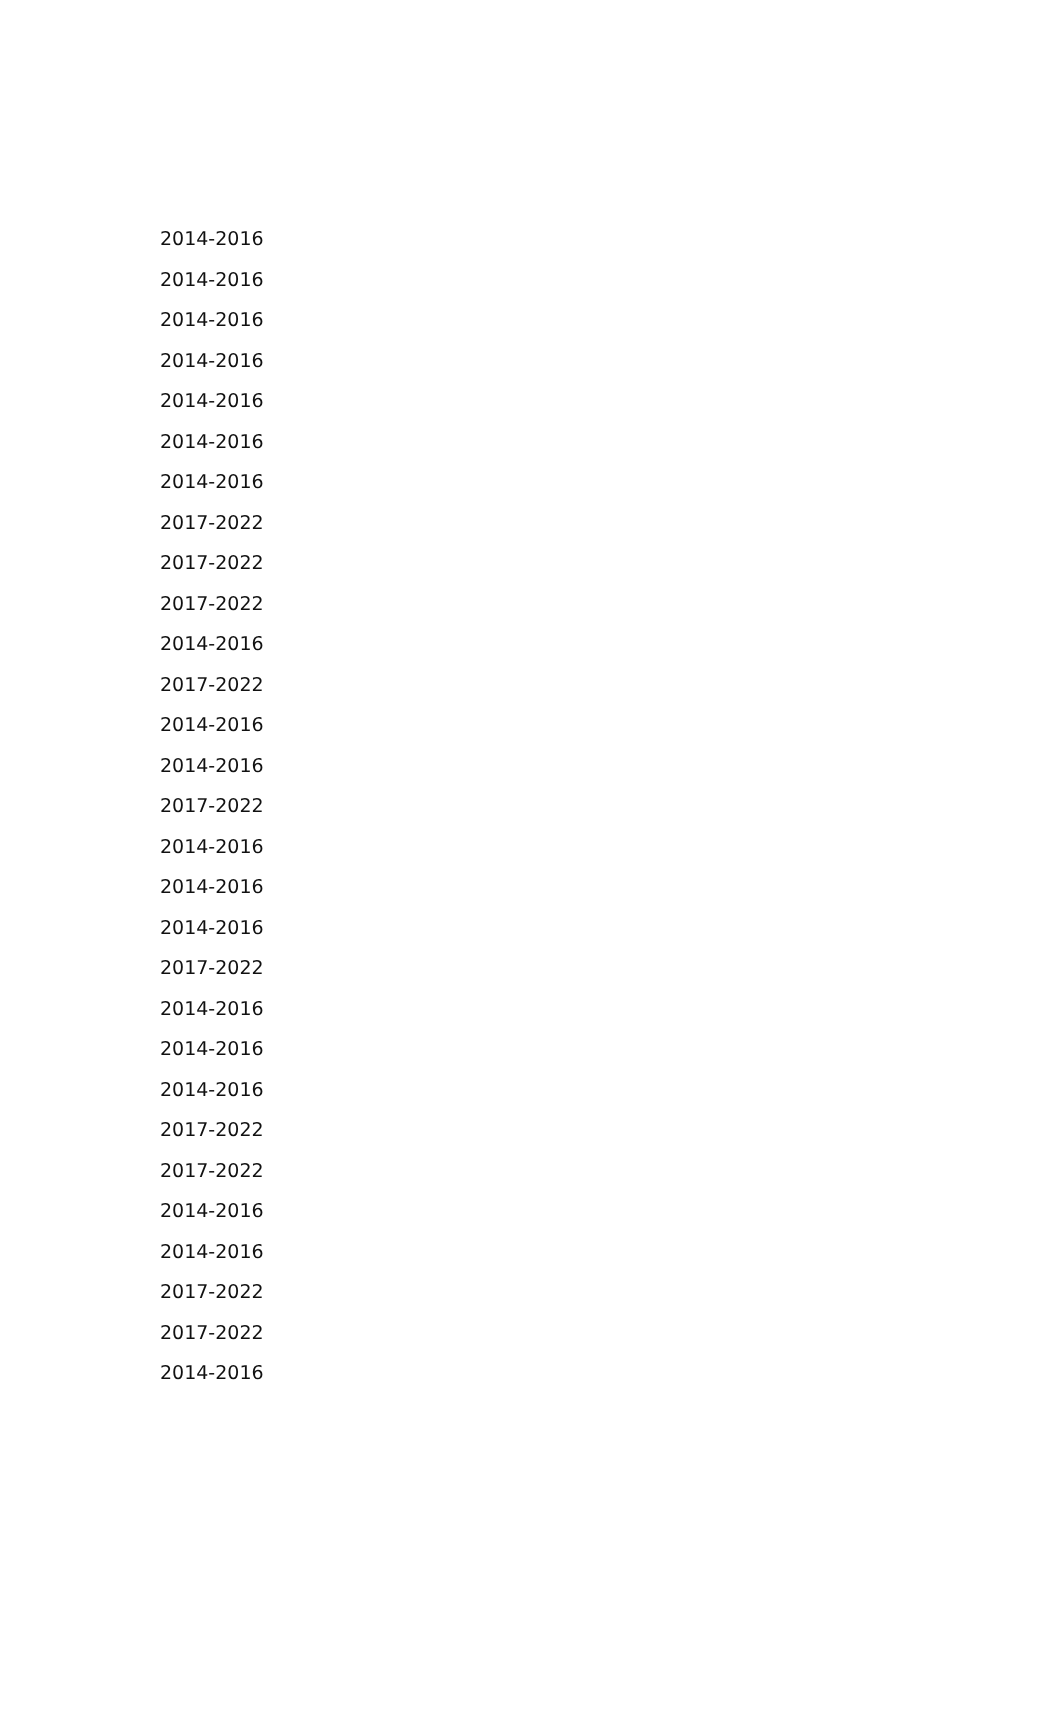| 2014-2016 |
| 2014-2016 |
| 2014-2016 |
| 2014-2016 |
| 2014-2016 |
| 2014-2016 |
| 2014-2016 |
| 2017-2022 |
| 2017-2022 |
| 2017-2022 |
| 2014-2016 |
| 2017-2022 |
| 2014-2016 |
| 2014-2016 |
| 2017-2022 |
| 2014-2016 |
| 2014-2016 |
| 2014-2016 |
| 2017-2022 |
| 2014-2016 |
| 2014-2016 |
| 2014-2016 |
| 2017-2022 |
| 2017-2022 |
| 2014-2016 |
| 2014-2016 |
| 2017-2022 |
| 2017-2022 |
| 2014-2016 |